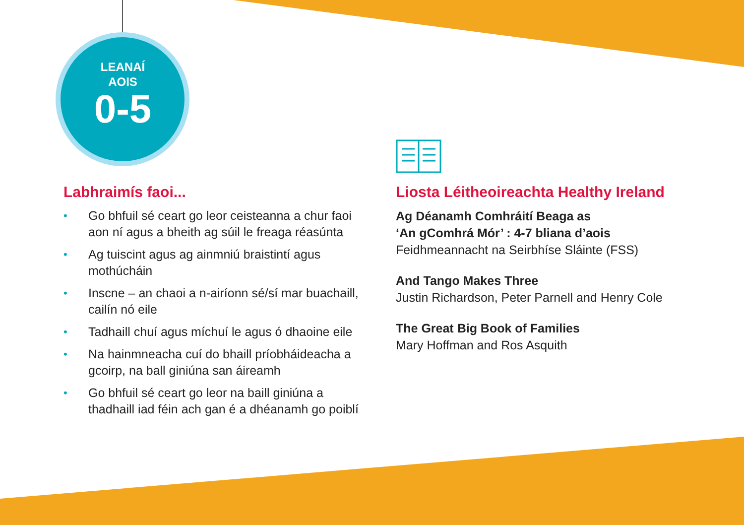LEANAÍ
AOIS
0-5
Labhraimís faoi...
• Go bhfuil sé ceart go leor ceisteanna a chur faoi aon ní agus a bheith ag súil le freaga réasúnta
• Ag tuiscint agus ag ainmniú braistintí agus mothúcháin
• Inscne – an chaoi a n-airíonn sé/sí mar buachaill, cailín nó eile
• Tadhaill chuí agus míchuí le agus ó dhaoine eile
• Na hainmneacha cuí do bhaill príobháideacha a gcoirp, na ball giniúna san áireamh
• Go bhfuil sé ceart go leor na baill giniúna a thadhaill iad féin ach gan é a dhéanamh go poiblí
Liosta Léitheoireachta Healthy Ireland
Ag Déanamh Comhráití Beaga as
‘An gComhrá Mór’ : 4-7 bliana d’aois
Feidhmeannacht na Seirbhíse Sláinte (FSS)
And Tango Makes Three
Justin Richardson, Peter Parnell and Henry Cole
The Great Big Book of Families
Mary Hoffman and Ros Asquith